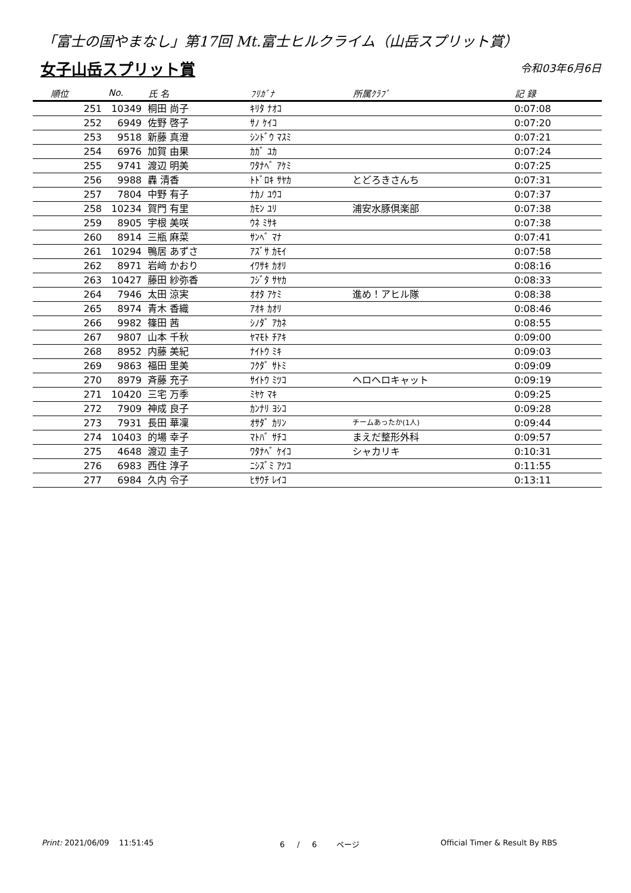「富士の国やまなし」第17回 Mt.富士ヒルクライム（山岳スプリット賞）
女子山岳スプリット賞 令和03年6月6日
| 順位 | No. | 氏 名 | ﾌﾘｶﾞﾅ | 所属ｸﾗﾌﾞ | 記 録 |
| --- | --- | --- | --- | --- | --- |
| 251 | 10349 | 桐田 尚子 | ｷﾘﾀ ﾅｵｺ | | 0:07:08 |
| 252 | 6949 | 佐野 啓子 | ｻﾉ ｹｲｺ | | 0:07:20 |
| 253 | 9518 | 新藤 真澄 | ｼﾝﾄﾞｳ ﾏｽﾐ | | 0:07:21 |
| 254 | 6976 | 加賀 由果 | ｶｶﾞ ﾕｶ | | 0:07:24 |
| 255 | 9741 | 渡辺 明美 | ﾜﾀﾅﾍﾞ ｱｹﾐ | | 0:07:25 |
| 256 | 9988 | 轟 清香 | ﾄﾄﾞﾛｷ ｻﾔｶ | とどろきさんち | 0:07:31 |
| 257 | 7804 | 中野 有子 | ﾅｶﾉ ﾕｳｺ | | 0:07:37 |
| 258 | 10234 | 賀門 有里 | ｶﾓﾝ ﾕﾘ | 浦安水豚倶楽部 | 0:07:38 |
| 259 | 8905 | 宇根 美咲 | ｳﾈ ﾐｻｷ | | 0:07:38 |
| 260 | 8914 | 三瓶 麻菜 | ｻﾝﾍﾞ ﾏﾅ | | 0:07:41 |
| 261 | 10294 | 鴨居 あずさ | ｱｽﾞｻ ｶﾓｲ | | 0:07:58 |
| 262 | 8971 | 岩﨑 かおり | ｲﾜｻｷ ｶｵﾘ | | 0:08:16 |
| 263 | 10427 | 藤田 紗弥香 | ﾌｼﾞﾀ ｻﾔｶ | | 0:08:33 |
| 264 | 7946 | 太田 涼実 | ｵｵﾀ ｱｹﾐ | 進め！アヒル隊 | 0:08:38 |
| 265 | 8974 | 青木 香織 | ｱｵｷ ｶｵﾘ | | 0:08:46 |
| 266 | 9982 | 篠田 茜 | ｼﾉﾀﾞ ｱｶﾈ | | 0:08:55 |
| 267 | 9807 | 山本 千秋 | ﾔﾏﾓﾄ ﾁｱｷ | | 0:09:00 |
| 268 | 8952 | 内藤 美紀 | ﾅｲﾄｳ ﾐｷ | | 0:09:03 |
| 269 | 9863 | 福田 里美 | ﾌｸﾀﾞ ｻﾄﾐ | | 0:09:09 |
| 270 | 8979 | 斉藤 充子 | ｻｲﾄｳ ﾐﾂｺ | ヘロヘロキャット | 0:09:19 |
| 271 | 10420 | 三宅 万季 | ﾐﾔｹ ﾏｷ | | 0:09:25 |
| 272 | 7909 | 神成 良子 | ｶﾝﾅﾘ ﾖｼｺ | | 0:09:28 |
| 273 | 7931 | 長田 華凜 | ｵｻﾀﾞ ｶﾘﾝ | チームあったか(1人) | 0:09:44 |
| 274 | 10403 | 的場 幸子 | ﾏﾄﾊﾞ ｻﾁｺ | まえだ整形外科 | 0:09:57 |
| 275 | 4648 | 渡辺 圭子 | ﾜﾀﾅﾍﾞ ｹｲｺ | シャカリキ | 0:10:31 |
| 276 | 6983 | 西住 淳子 | ﾆｼｽﾞﾐ ｱﾂｺ | | 0:11:55 |
| 277 | 6984 | 久内 令子 | ﾋｻｳﾁ ﾚｲｺ | | 0:13:11 |
Print: 2021/06/09 11:51:45 6 / 6 ページ Official Timer & Result By RBS